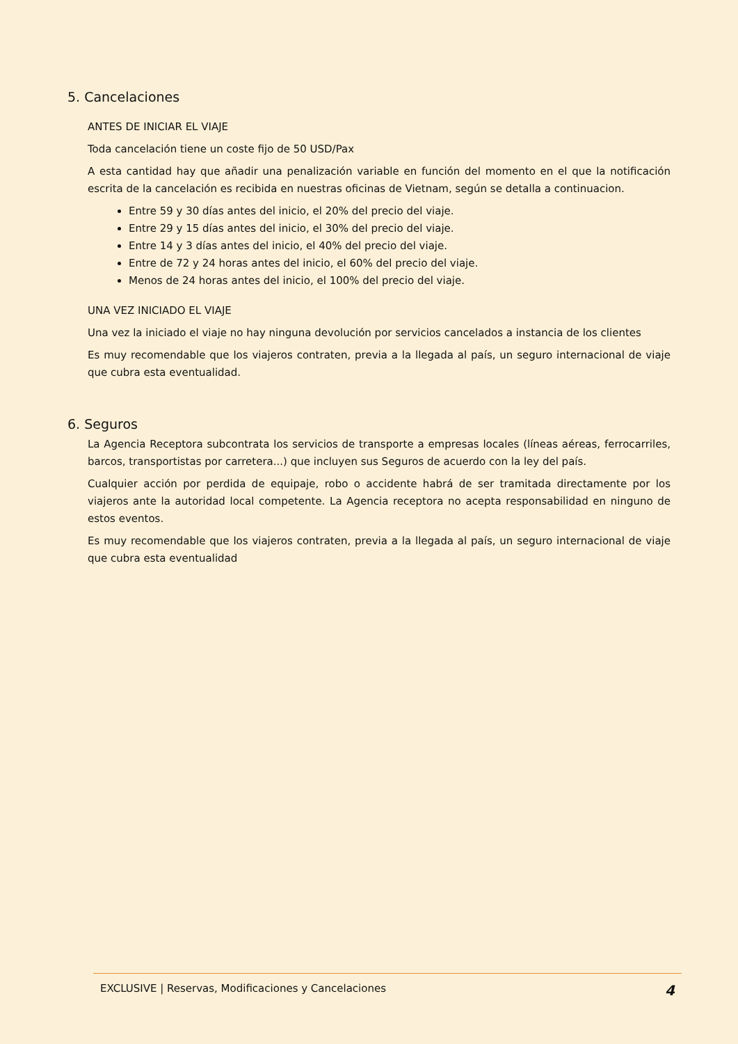5. Cancelaciones
ANTES DE INICIAR EL VIAJE
Toda cancelación tiene un coste fijo de 50 USD/Pax
A esta cantidad hay que añadir una penalización variable en función del momento en el que la notificación escrita de la cancelación es recibida en nuestras oficinas de Vietnam, según se detalla a continuacion.
Entre 59 y 30 días antes del inicio, el 20% del precio del viaje.
Entre 29 y 15 días antes del inicio, el 30% del precio del viaje.
Entre 14 y 3 días antes del inicio, el 40% del precio del viaje.
Entre de 72 y 24 horas antes del inicio, el 60% del precio del viaje.
Menos de 24 horas antes del inicio, el 100% del precio del viaje.
UNA VEZ INICIADO EL VIAJE
Una vez la iniciado el viaje no hay ninguna devolución por servicios cancelados a instancia de los clientes
Es muy recomendable que los viajeros contraten, previa a la llegada al país, un seguro internacional de viaje que cubra esta eventualidad.
6. Seguros
La Agencia Receptora subcontrata los servicios de transporte a empresas locales (líneas aéreas, ferrocarriles, barcos, transportistas por carretera...) que incluyen sus Seguros de acuerdo con la ley del país.
Cualquier acción por perdida de equipaje, robo o accidente habrá de ser tramitada directamente por los viajeros ante la autoridad local competente. La Agencia receptora no acepta responsabilidad en ninguno de estos eventos.
Es muy recomendable que los viajeros contraten, previa a la llegada al país, un seguro internacional de viaje que cubra esta eventualidad
EXCLUSIVE | Reservas, Modificaciones y Cancelaciones 4